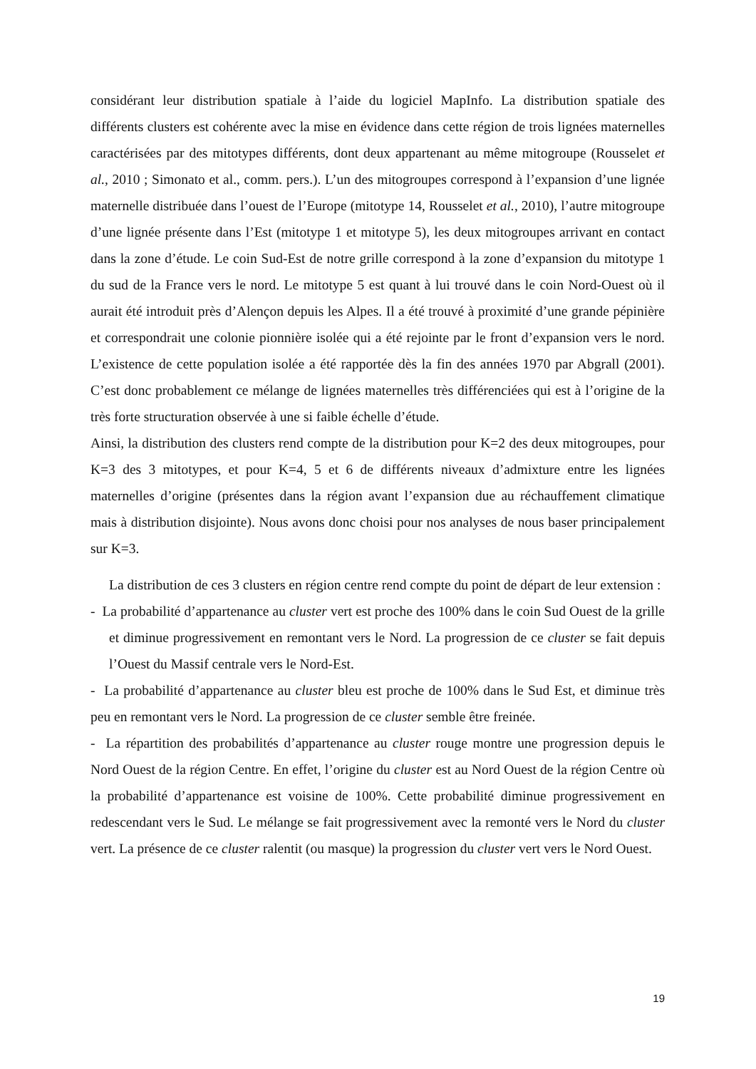considérant leur distribution spatiale à l’aide du logiciel MapInfo. La distribution spatiale des différents clusters est cohérente avec la mise en évidence dans cette région de trois lignées maternelles caractérisées par des mitotypes différents, dont deux appartenant au même mitogroupe (Rousselet et al., 2010 ; Simonato et al., comm. pers.). L’un des mitogroupes correspond à l’expansion d’une lignée maternelle distribuée dans l’ouest de l’Europe (mitotype 14, Rousselet et al., 2010), l’autre mitogroupe d’une lignée présente dans l’Est (mitotype 1 et mitotype 5), les deux mitogroupes arrivant en contact dans la zone d’étude. Le coin Sud-Est de notre grille correspond à la zone d’expansion du mitotype 1 du sud de la France vers le nord. Le mitotype 5 est quant à lui trouvé dans le coin Nord-Ouest où il aurait été introduit près d’Alençon depuis les Alpes. Il a été trouvé à proximité d’une grande pépinière et correspondrait une colonie pionnière isolée qui a été rejointe par le front d’expansion vers le nord. L’existence de cette population isolée a été rapportée dès la fin des années 1970 par Abgrall (2001). C’est donc probablement ce mélange de lignées maternelles très différenciées qui est à l’origine de la très forte structuration observée à une si faible échelle d’étude.
Ainsi, la distribution des clusters rend compte de la distribution pour K=2 des deux mitogroupes, pour K=3 des 3 mitotypes, et pour K=4, 5 et 6 de différents niveaux d’admixture entre les lignées maternelles d’origine (présentes dans la région avant l’expansion due au réchauffement climatique mais à distribution disjointe). Nous avons donc choisi pour nos analyses de nous baser principalement sur K=3.
La distribution de ces 3 clusters en région centre rend compte du point de départ de leur extension :
- La probabilité d’appartenance au cluster vert est proche des 100% dans le coin Sud Ouest de la grille et diminue progressivement en remontant vers le Nord. La progression de ce cluster se fait depuis l’Ouest du Massif centrale vers le Nord-Est.
- La probabilité d’appartenance au cluster bleu est proche de 100% dans le Sud Est, et diminue très peu en remontant vers le Nord. La progression de ce cluster semble être freinée.
- La répartition des probabilités d’appartenance au cluster rouge montre une progression depuis le Nord Ouest de la région Centre. En effet, l’origine du cluster est au Nord Ouest de la région Centre où la probabilité d’appartenance est voisine de 100%. Cette probabilité diminue progressivement en redescendant vers le Sud. Le mélange se fait progressivement avec la remonté vers le Nord du cluster vert. La présence de ce cluster ralentit (ou masque) la progression du cluster vert vers le Nord Ouest.
19